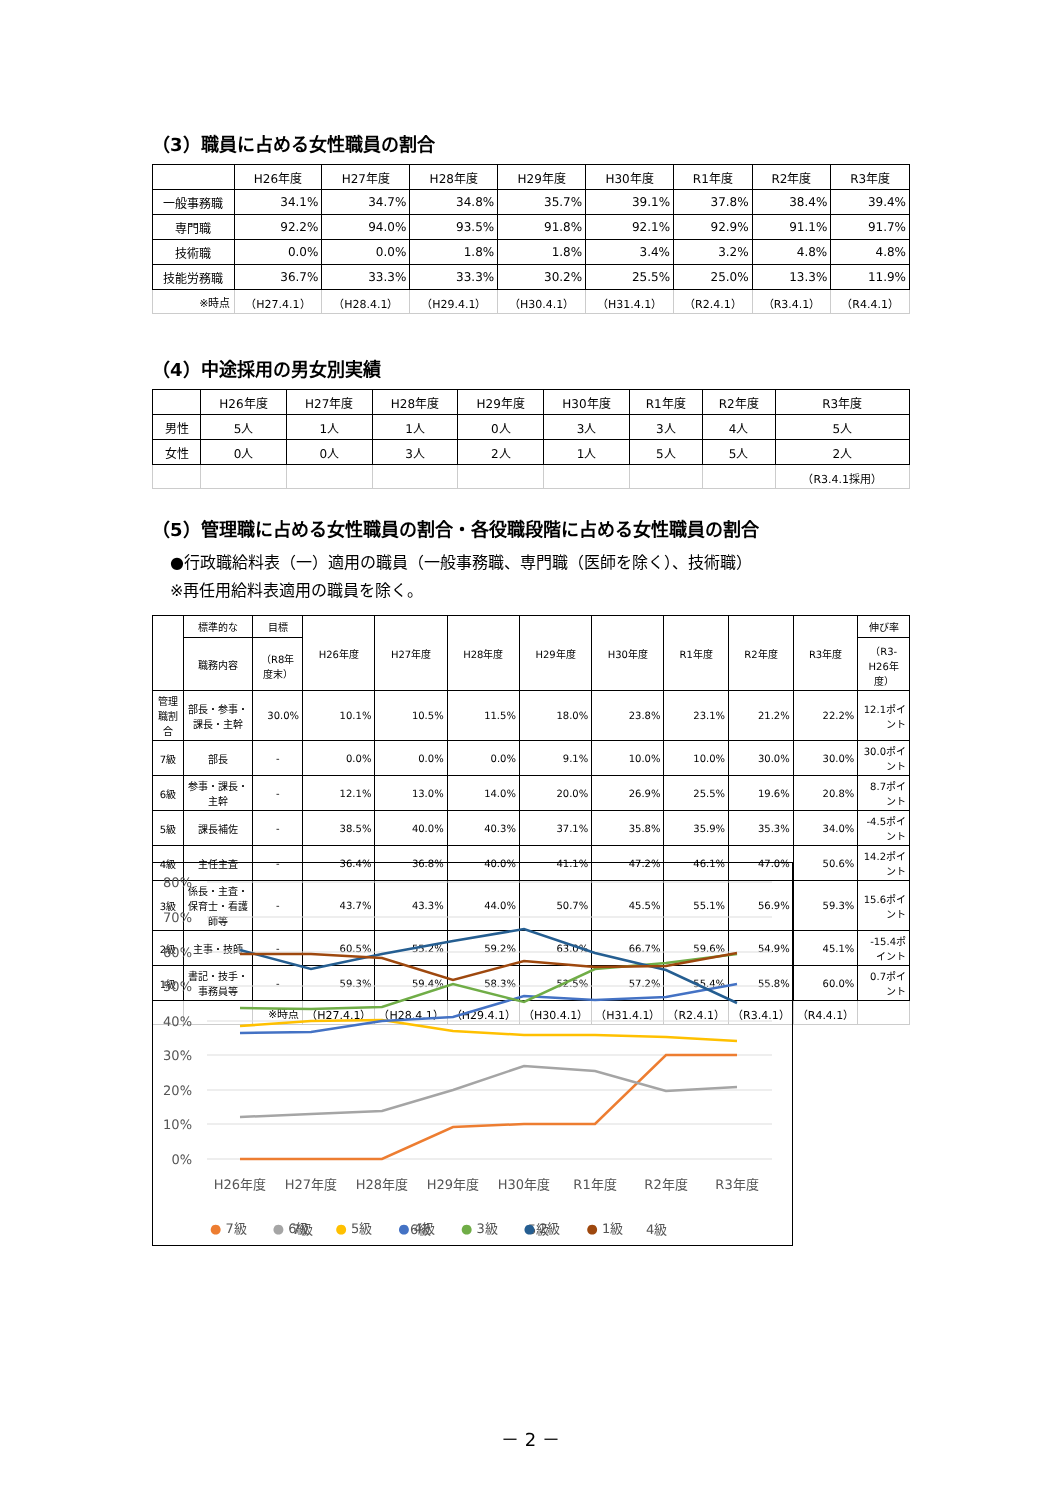（3）職員に占める女性職員の割合
| | H26年度 | H27年度 | H28年度 | H29年度 | H30年度 | R1年度 | R2年度 | R3年度 |
| --- | --- | --- | --- | --- | --- | --- | --- | --- |
| 一般事務職 | 34.1% | 34.7% | 34.8% | 35.7% | 39.1% | 37.8% | 38.4% | 39.4% |
| 専門職 | 92.2% | 94.0% | 93.5% | 91.8% | 92.1% | 92.9% | 91.1% | 91.7% |
| 技術職 | 0.0% | 0.0% | 1.8% | 1.8% | 3.4% | 3.2% | 4.8% | 4.8% |
| 技能労務職 | 36.7% | 33.3% | 33.3% | 30.2% | 25.5% | 25.0% | 13.3% | 11.9% |
| ※時点 | （H27.4.1） | （H28.4.1） | （H29.4.1） | （H30.4.1） | （H31.4.1） | （R2.4.1） | （R3.4.1） | （R4.4.1） |
（4）中途採用の男女別実績
| | H26年度 | H27年度 | H28年度 | H29年度 | H30年度 | R1年度 | R2年度 | R3年度 |
| --- | --- | --- | --- | --- | --- | --- | --- | --- |
| 男性 | 5人 | 1人 | 1人 | 0人 | 3人 | 3人 | 4人 | 5人 |
| 女性 | 0人 | 0人 | 3人 | 2人 | 1人 | 5人 | 5人 | 2人 |
| | | | | | | | | （R3.4.1採用） |
（5）管理職に占める女性職員の割合・各役職段階に占める女性職員の割合
●行政職給料表（一）適用の職員（一般事務職、専門職（医師を除く）、技術職）
※再任用給料表適用の職員を除く。
| | 標準的な | 目標 | H26年度 | H27年度 | H28年度 | H29年度 | H30年度 | R1年度 | R2年度 | R3年度 | 伸び率 |
| --- | --- | --- | --- | --- | --- | --- | --- | --- | --- | --- | --- |
| | 職務内容 | （R8年度末） | | | | | | | | | （R3-H26年度） |
| 管理職割合 | 部長・参事・課長・主幹 | 30.0% | 10.1% | 10.5% | 11.5% | 18.0% | 23.8% | 23.1% | 21.2% | 22.2% | 12.1ポイント |
| 7級 | 部長 | - | 0.0% | 0.0% | 0.0% | 9.1% | 10.0% | 10.0% | 30.0% | 30.0% | 30.0ポイント |
| 6級 | 参事・課長・主幹 | - | 12.1% | 13.0% | 14.0% | 20.0% | 26.9% | 25.5% | 19.6% | 20.8% | 8.7ポイント |
| 5級 | 課長補佐 | - | 38.5% | 40.0% | 40.3% | 37.1% | 35.8% | 35.9% | 35.3% | 34.0% | -4.5ポイント |
| 4級 | 主任主査 | - | 36.4% | 36.8% | 40.0% | 41.1% | 47.2% | 46.1% | 47.0% | 50.6% | 14.2ポイント |
| 3級 | 係長・主査・保育士・看護師等 | - | 43.7% | 43.3% | 44.0% | 50.7% | 45.5% | 55.1% | 56.9% | 59.3% | 15.6ポイント |
| 2級 | 主事・技師 | - | 60.5% | 55.2% | 59.2% | 63.0% | 66.7% | 59.6% | 54.9% | 45.1% | -15.4ポイント |
| 1級 | 書記・技手・事務員等 | - | 59.3% | 59.4% | 58.3% | 52.5% | 57.2% | 55.4% | 55.8% | 60.0% | 0.7ポイント |
| | | ※時点 | （H27.4.1） | （H28.4.1） | （H29.4.1） | （H30.4.1） | （H31.4.1） | （R2.4.1） | （R3.4.1） | （R4.4.1） | |
80%
70%
60%
50%
40%
30%
20%
10%
0%
H26年度
H27年度
H28年度
H29年度
H30年度
R1年度
R2年度
R3年度
7級
6級
5級
4級
● 7級 ● 6級 ● 5級 ● 4級 ● 3級 ● 2級 ● 1級
－ 2 －